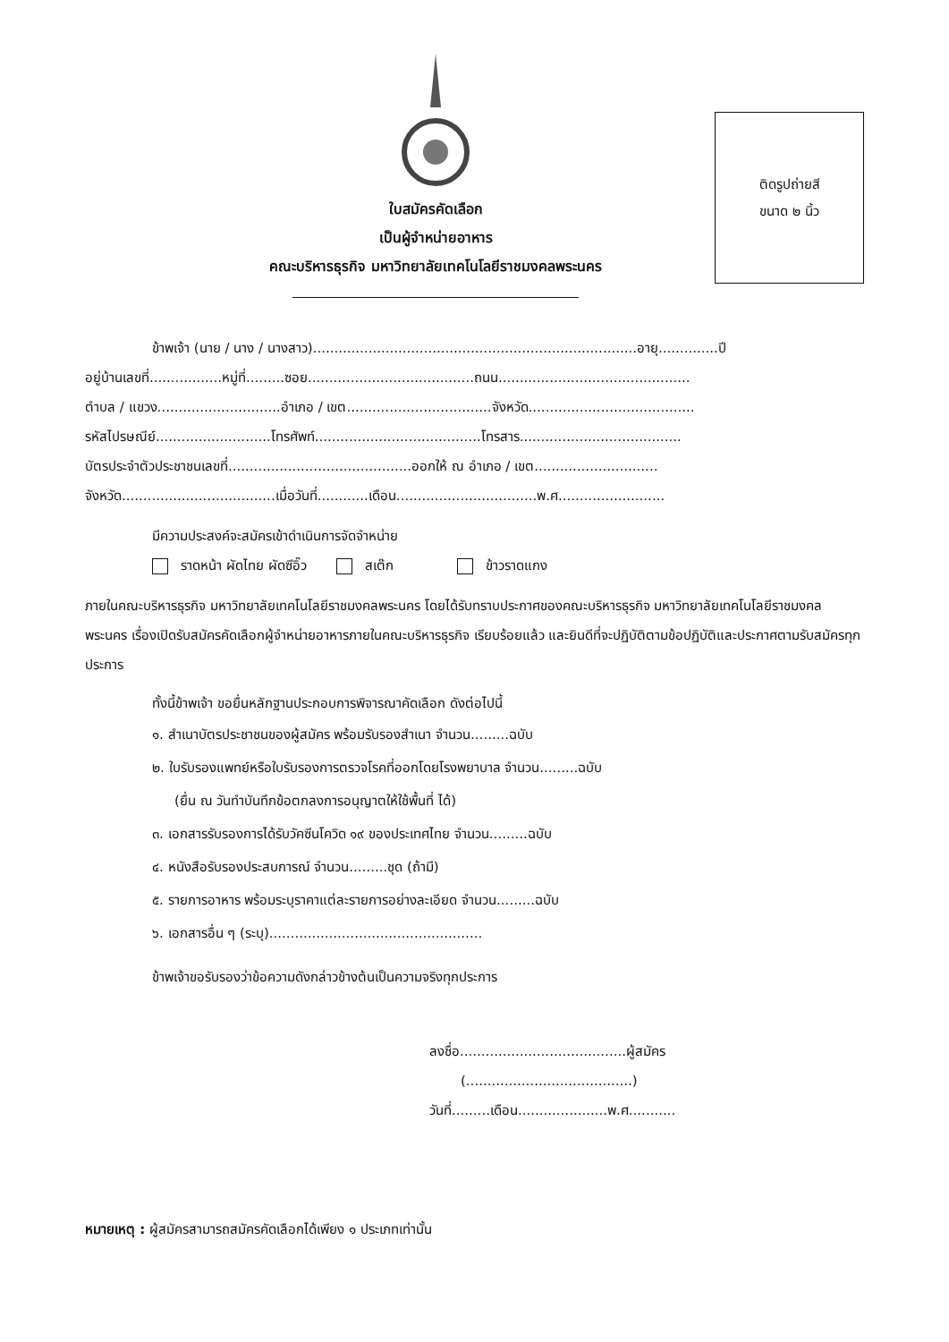ใบสมัครคัดเลือก
เป็นผู้จำหน่ายอาหาร
คณะบริหารธุรกิจ มหาวิทยาลัยเทคโนโลยีราชมงคลพระนคร
ติดรูปถ่ายสี
ขนาด ๒ นิ้ว
ข้าพเจ้า (นาย / นาง / นางสาว)............................................................................อายุ..............ปี
อยู่บ้านเลขที่.................หมู่ที่.........ซอย.......................................ถนน.............................................
ตำบล / แขวง.............................อำเภอ / เขต..................................จังหวัด.......................................
รหัสไปรษณีย์...........................โทรศัพท์.......................................โทรสาร......................................
บัตรประจำตัวประชาชนเลขที่...........................................ออกให้ ณ อำเภอ / เขต.............................
จังหวัด....................................เมื่อวันที่............เดือน.................................พ.ศ.........................
มีความประสงค์จะสมัครเข้าดำเนินการจัดจำหน่าย
ราดหน้า ผัดไทย ผัดซีอิ๊ว สเต๊ก ข้าวราดแกง
ภายในคณะบริหารธุรกิจ มหาวิทยาลัยเทคโนโลยีราชมงคลพระนคร โดยได้รับทราบประกาศของคณะบริหารธุรกิจ มหาวิทยาลัยเทคโนโลยีราชมงคลพระนคร เรื่องเปิดรับสมัครคัดเลือกผู้จำหน่ายอาหารภายในคณะบริหารธุรกิจ เรียบร้อยแล้ว และยินดีที่จะปฏิบัติตามข้อปฏิบัติและประกาศตามรับสมัครทุกประการ
ทั้งนี้ข้าพเจ้า ขอยื่นหลักฐานประกอบการพิจารณาคัดเลือก ดังต่อไปนี้
๑. สำเนาบัตรประชาชนของผู้สมัคร พร้อมรับรองสำเนา จำนวน.........ฉบับ
๒. ใบรับรองแพทย์หรือใบรับรองการตรวจโรคที่ออกโดยโรงพยาบาล จำนวน.........ฉบับ
(ยื่น ณ วันทำบันทึกข้อตกลงการอนุญาตให้ใช้พื้นที่ ได้)
๓. เอกสารรับรองการได้รับวัคซีนโควิด ๑๙ ของประเทศไทย จำนวน.........ฉบับ
๔. หนังสือรับรองประสบการณ์ จำนวน.........ชุด (ถ้ามี)
๕. รายการอาหาร พร้อมระบุราคาแต่ละรายการอย่างละเอียด จำนวน.........ฉบับ
๖. เอกสารอื่น ๆ (ระบุ)..................................................
ข้าพเจ้าขอรับรองว่าข้อความดังกล่าวข้างต้นเป็นความจริงทุกประการ
ลงชื่อ.......................................ผู้สมัคร
(.......................................)
วันที่.........เดือน.....................พ.ศ...........
หมายเหตุ : ผู้สมัครสามารถสมัครคัดเลือกได้เพียง ๑ ประเภทเท่านั้น